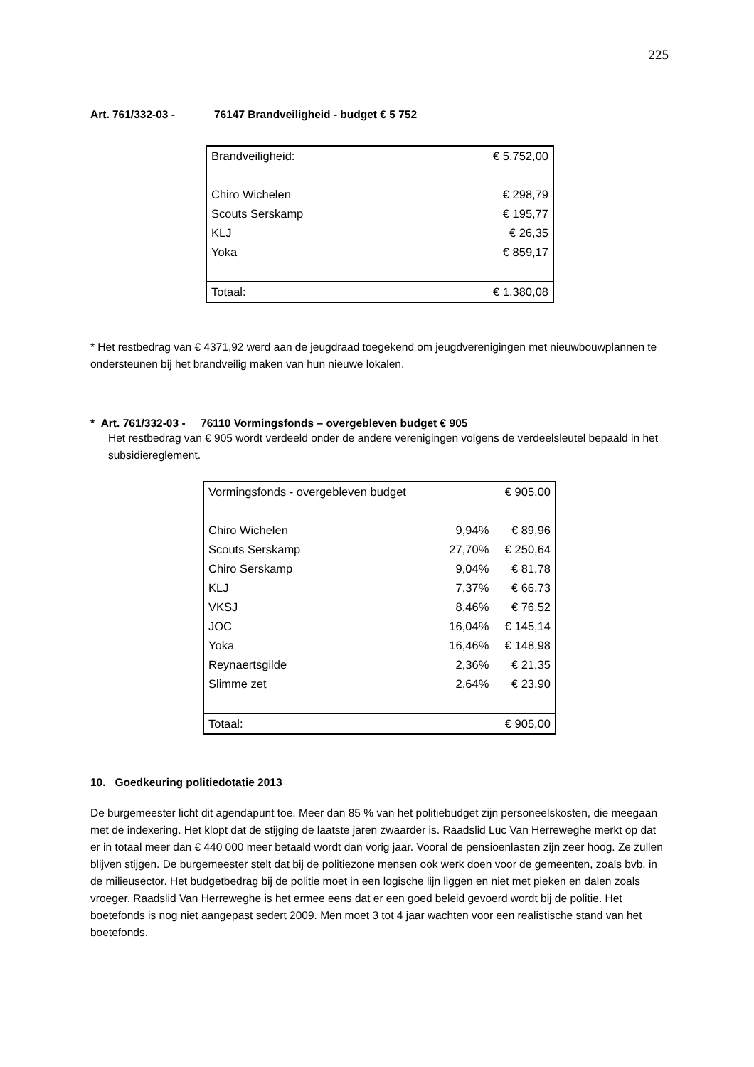225
Art. 761/332-03 - 76147 Brandveiligheid - budget € 5 752
| Brandveiligheid: | € 5.752,00 |
| Chiro Wichelen | € 298,79 |
| Scouts Serskamp | € 195,77 |
| KLJ | € 26,35 |
| Yoka | € 859,17 |
| Totaal: | € 1.380,08 |
* Het restbedrag van € 4371,92 werd aan de jeugdraad toegekend om jeugdverenigingen met nieuwbouwplannen te ondersteunen bij het brandveilig maken van hun nieuwe lokalen.
* Art. 761/332-03 - 76110 Vormingsfonds – overgebleven budget € 905
Het restbedrag van € 905 wordt verdeeld onder de andere verenigingen volgens de verdeelsleutel bepaald in het subsidiereglement.
| Vormingsfonds - overgebleven budget | | € 905,00 |
| Chiro Wichelen | 9,94% | € 89,96 |
| Scouts Serskamp | 27,70% | € 250,64 |
| Chiro Serskamp | 9,04% | € 81,78 |
| KLJ | 7,37% | € 66,73 |
| VKSJ | 8,46% | € 76,52 |
| JOC | 16,04% | € 145,14 |
| Yoka | 16,46% | € 148,98 |
| Reynaertsgilde | 2,36% | € 21,35 |
| Slimme zet | 2,64% | € 23,90 |
| Totaal: | | € 905,00 |
10. Goedkeuring politiedotatie 2013
De burgemeester licht dit agendapunt toe. Meer dan 85 % van het politiebudget zijn personeelskosten, die meegaan met de indexering. Het klopt dat de stijging de laatste jaren zwaarder is. Raadslid Luc Van Herreweghe merkt op dat er in totaal meer dan € 440 000 meer betaald wordt dan vorig jaar. Vooral de pensioenlasten zijn zeer hoog. Ze zullen blijven stijgen. De burgemeester stelt dat bij de politiezone mensen ook werk doen voor de gemeenten, zoals bvb. in de milieusector. Het budgetbedrag bij de politie moet in een logische lijn liggen en niet met pieken en dalen zoals vroeger. Raadslid Van Herreweghe is het ermee eens dat er een goed beleid gevoerd wordt bij de politie. Het boetefonds is nog niet aangepast sedert 2009. Men moet 3 tot 4 jaar wachten voor een realistische stand van het boetefonds.